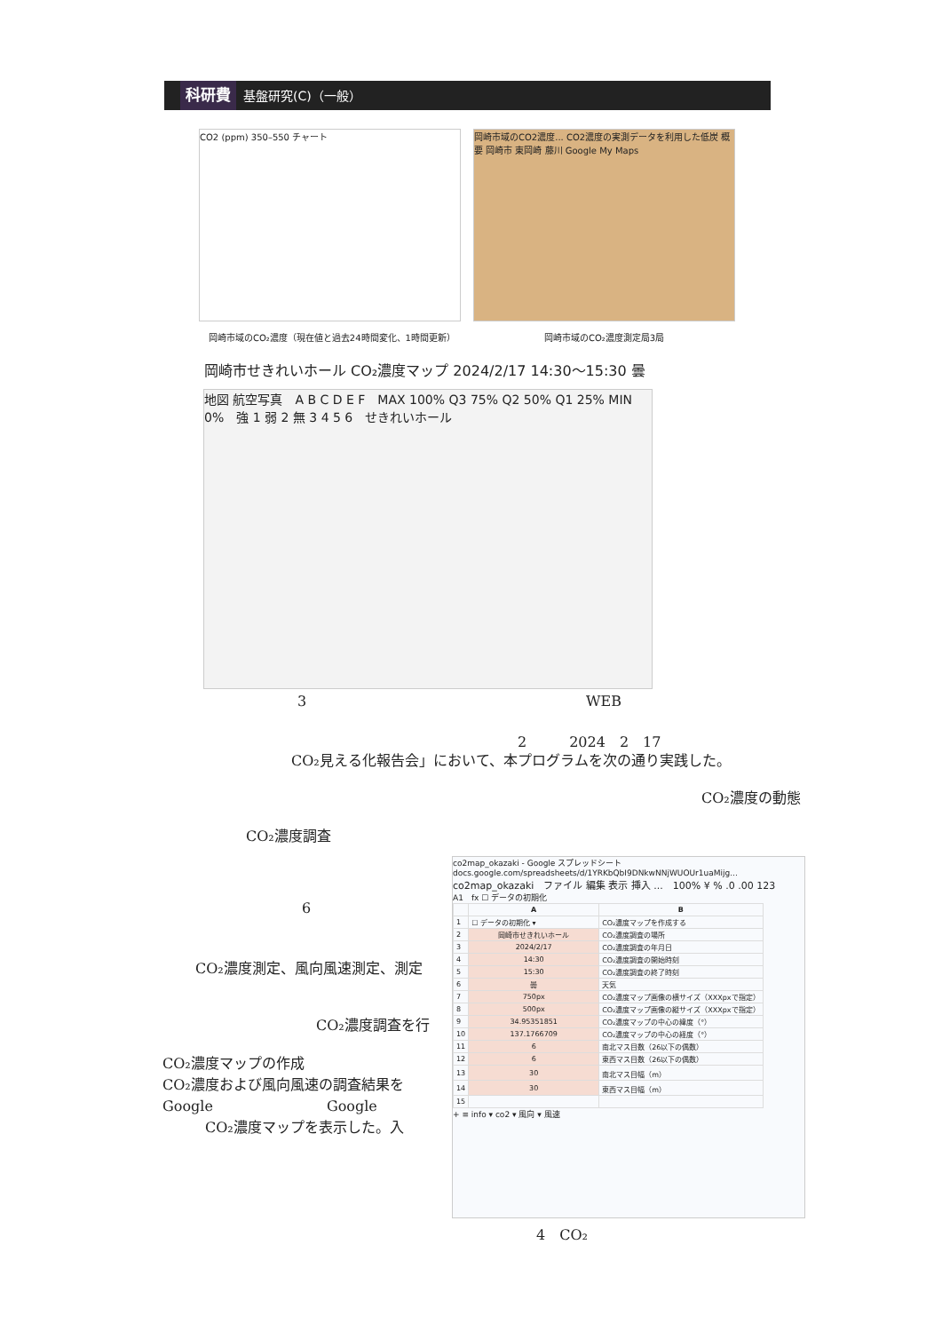科研費 基盤研究(C)（一般）
CO2 (ppm) 350–550 チャート
岡崎市域のCO2濃度... CO2濃度の実測データを利用した低炭 概要 岡崎市 東岡崎 藤川 Google My Maps
岡崎市域のCO₂濃度（現在値と過去24時間変化、1時間更新）
岡崎市域のCO₂濃度測定局3局
岡崎市せきれいホール CO₂濃度マップ 2024/2/17 14:30〜15:30 曇
地図 航空写真　A B C D E F　MAX 100% Q3 75% Q2 50% Q1 25% MIN 0%　強 1 弱 2 無 3 4 5 6　せきれいホール
3 WEB
2　　　2024　2　17
CO₂見える化報告会」において、本プログラムを次の通り実践した。
CO₂濃度の動態
CO₂濃度調査
6
CO₂濃度測定、風向風速測定、測定
CO₂濃度調査を行
CO₂濃度マップの作成
CO₂濃度および風向風速の調査結果を
Google　　　　　　　　Google
　　　CO₂濃度マップを表示した。入
co2map_okazaki - Google スプレッドシート　docs.google.com/spreadsheets/d/1YRKbQbI9DNkwNNjWUOUr1uaMijg...
co2map_okazaki　ファイル 編集 表示 挿入 ...　100% ¥ % .0 .00 123
A1　fx ☐ データの初期化
| | A | B |
| --- | --- | --- |
| 1 | ☐ データの初期化 ▾ | CO₂濃度マップを作成する |
| 2 | 岡崎市せきれいホール | CO₂濃度調査の場所 |
| 3 | 2024/2/17 | CO₂濃度調査の年月日 |
| 4 | 14:30 | CO₂濃度調査の開始時刻 |
| 5 | 15:30 | CO₂濃度調査の終了時刻 |
| 6 | 曇 | 天気 |
| 7 | 750px | CO₂濃度マップ画像の横サイズ（XXXpxで指定） |
| 8 | 500px | CO₂濃度マップ画像の縦サイズ（XXXpxで指定） |
| 9 | 34.95351851 | CO₂濃度マップの中心の緯度（°） |
| 10 | 137.1766709 | CO₂濃度マップの中心の経度（°） |
| 11 | 6 | 南北マス目数（26以下の偶数） |
| 12 | 6 | 東西マス目数（26以下の偶数） |
| 13 | 30 | 南北マス目幅（m） |
| 14 | 30 | 東西マス目幅（m） |
| 15 | | |
+ ≡ info ▾ co2 ▾ 風向 ▾ 風速
4　CO₂